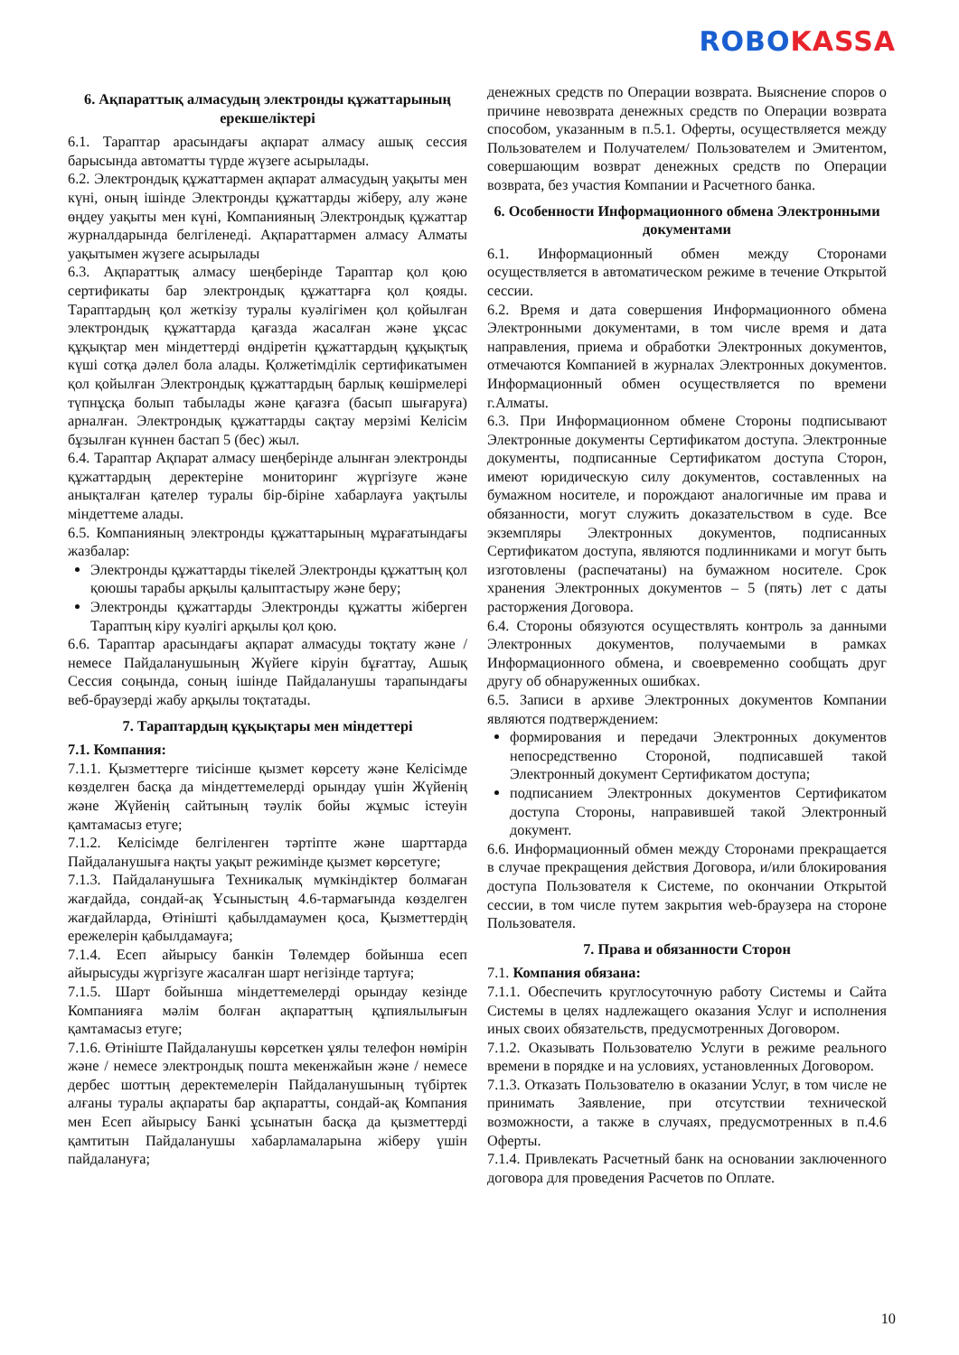ROBO KASSA
6. Ақпараттық алмасудың электронды құжаттарының ерекшеліктері
6.1. Тараптар арасындағы ақпарат алмасу ашық сессия барысында автоматты түрде жүзеге асырылады.
6.2. Электрондық құжаттармен ақпарат алмасудың уақыты мен күні, оның ішінде Электронды құжаттарды жіберу, алу және өңдеу уақыты мен күні, Компанияның Электрондық құжаттар журналдарында белгіленеді. Ақпараттармен алмасу Алматы уақытымен жүзеге асырылады
6.3. Ақпараттық алмасу шеңберінде Тараптар қол қою сертификаты бар электрондық құжаттарға қол қояды. Тараптардың қол жеткізу туралы куәлігімен қол қойылған электрондық құжаттарда қағазда жасалған және ұқсас құқықтар мен міндеттерді өндіретін құжаттардың құқықтық күші сотқа дәлел бола алады. Қолжетімділік сертификатымен қол қойылған Электрондық құжаттардың барлық көшірмелері түпнұсқа болып табылады және қағазға (басып шығаруға) арналған. Электрондық құжаттарды сақтау мерзімі Келісім бұзылған күннен бастап 5 (бес) жыл.
6.4. Тараптар Ақпарат алмасу шеңберінде алынған электронды құжаттардың деректеріне мониторинг жүргізуге және анықталған қателер туралы бір-біріне хабарлауға уақтылы міндеттеме алады.
6.5. Компанияның электронды құжаттарының мұрағатындағы жазбалар:
Электронды құжаттарды тікелей Электронды құжаттың қол қоюшы тарабы арқылы қалыптастыру және беру;
Электронды құжаттарды Электронды құжатты жіберген Тараптың кіру куәлігі арқылы қол қою.
6.6. Тараптар арасындағы ақпарат алмасуды тоқтату және / немесе Пайдаланушының Жүйеге кіруін бұғаттау, Ашық Сессия соңында, соның ішінде Пайдаланушы тарапындағы веб-браузерді жабу арқылы тоқтатады.
7. Тараптардың құқықтары мен міндеттері
7.1. Компания:
7.1.1. Қызметтерге тиісінше қызмет көрсету және Келісімде көзделген басқа да міндеттемелерді орындау үшін Жүйенің және Жүйенің сайтының тәулік бойы жұмыс істеуін қамтамасыз етуге;
7.1.2. Келісімде белгіленген тәртіпте және шарттарда Пайдаланушыға нақты уақыт режимінде қызмет көрсетуге;
7.1.3. Пайдаланушыға Техникалық мүмкіндіктер болмаған жағдайда, сондай-ақ Ұсыныстың 4.6-тармағында көзделген жағдайларда, Өтінішті қабылдамаумен қоса, Қызметтердің ережелерін қабылдамауға;
7.1.4. Есеп айырысу банкін Төлемдер бойынша есеп айырысуды жүргізуге жасалған шарт негізінде тартуға;
7.1.5. Шарт бойынша міндеттемелерді орындау кезінде Компанияға мәлім болған ақпараттың құпиялылығын қамтамасыз етуге;
7.1.6. Өтініште Пайдаланушы көрсеткен ұялы телефон нөмірін және / немесе электрондық пошта мекенжайын және / немесе дербес шоттың деректемелерін Пайдаланушының түбіртек алғаны туралы ақпараты бар ақпаратты, сондай-ақ Компания мен Есеп айырысу Банкі ұсынатын басқа да қызметтерді қамтитын Пайдаланушы хабарламаларына жіберу үшін пайдалануға;
денежных средств по Операции возврата. Выяснение споров о причине невозврата денежных средств по Операции возврата способом, указанным в п.5.1. Оферты, осуществляется между Пользователем и Получателем/ Пользователем и Эмитентом, совершающим возврат денежных средств по Операции возврата, без участия Компании и Расчетного банка.
6. Особенности Информационного обмена Электронными документами
6.1. Информационный обмен между Сторонами осуществляется в автоматическом режиме в течение Открытой сессии.
6.2. Время и дата совершения Информационного обмена Электронными документами, в том числе время и дата направления, приема и обработки Электронных документов, отмечаются Компанией в журналах Электронных документов. Информационный обмен осуществляется по времени г.Алматы.
6.3. При Информационном обмене Стороны подписывают Электронные документы Сертификатом доступа. Электронные документы, подписанные Сертификатом доступа Сторон, имеют юридическую силу документов, составленных на бумажном носителе, и порождают аналогичные им права и обязанности, могут служить доказательством в суде. Все экземпляры Электронных документов, подписанных Сертификатом доступа, являются подлинниками и могут быть изготовлены (распечатаны) на бумажном носителе. Срок хранения Электронных документов – 5 (пять) лет с даты расторжения Договора.
6.4. Стороны обязуются осуществлять контроль за данными Электронных документов, получаемыми в рамках Информационного обмена, и своевременно сообщать друг другу об обнаруженных ошибках.
6.5. Записи в архиве Электронных документов Компании являются подтверждением:
формирования и передачи Электронных документов непосредственно Стороной, подписавшей такой Электронный документ Сертификатом доступа;
подписанием Электронных документов Сертификатом доступа Стороны, направившей такой Электронный документ.
6.6. Информационный обмен между Сторонами прекращается в случае прекращения действия Договора, и/или блокирования доступа Пользователя к Системе, по окончании Открытой сессии, в том числе путем закрытия web-браузера на стороне Пользователя.
7. Права и обязанности Сторон
7.1. Компания обязана:
7.1.1. Обеспечить круглосуточную работу Системы и Сайта Системы в целях надлежащего оказания Услуг и исполнения иных своих обязательств, предусмотренных Договором.
7.1.2. Оказывать Пользователю Услуги в режиме реального времени в порядке и на условиях, установленных Договором.
7.1.3. Отказать Пользователю в оказании Услуг, в том числе не принимать Заявление, при отсутствии технической возможности, а также в случаях, предусмотренных в п.4.6 Оферты.
7.1.4. Привлекать Расчетный банк на основании заключенного договора для проведения Расчетов по Оплате.
10